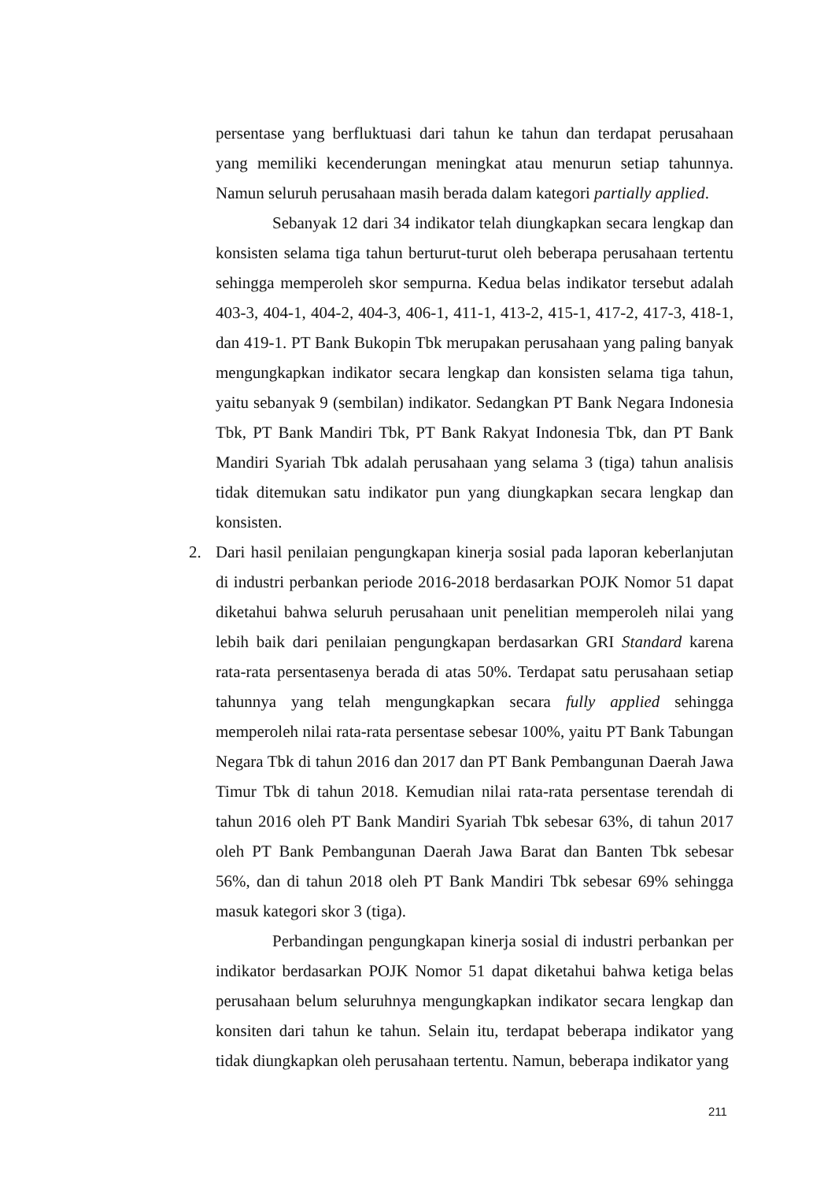persentase yang berfluktuasi dari tahun ke tahun dan terdapat perusahaan yang memiliki kecenderungan meningkat atau menurun setiap tahunnya. Namun seluruh perusahaan masih berada dalam kategori partially applied.
Sebanyak 12 dari 34 indikator telah diungkapkan secara lengkap dan konsisten selama tiga tahun berturut-turut oleh beberapa perusahaan tertentu sehingga memperoleh skor sempurna. Kedua belas indikator tersebut adalah 403-3, 404-1, 404-2, 404-3, 406-1, 411-1, 413-2, 415-1, 417-2, 417-3, 418-1, dan 419-1. PT Bank Bukopin Tbk merupakan perusahaan yang paling banyak mengungkapkan indikator secara lengkap dan konsisten selama tiga tahun, yaitu sebanyak 9 (sembilan) indikator. Sedangkan PT Bank Negara Indonesia Tbk, PT Bank Mandiri Tbk, PT Bank Rakyat Indonesia Tbk, dan PT Bank Mandiri Syariah Tbk adalah perusahaan yang selama 3 (tiga) tahun analisis tidak ditemukan satu indikator pun yang diungkapkan secara lengkap dan konsisten.
2. Dari hasil penilaian pengungkapan kinerja sosial pada laporan keberlanjutan di industri perbankan periode 2016-2018 berdasarkan POJK Nomor 51 dapat diketahui bahwa seluruh perusahaan unit penelitian memperoleh nilai yang lebih baik dari penilaian pengungkapan berdasarkan GRI Standard karena rata-rata persentasenya berada di atas 50%. Terdapat satu perusahaan setiap tahunnya yang telah mengungkapkan secara fully applied sehingga memperoleh nilai rata-rata persentase sebesar 100%, yaitu PT Bank Tabungan Negara Tbk di tahun 2016 dan 2017 dan PT Bank Pembangunan Daerah Jawa Timur Tbk di tahun 2018. Kemudian nilai rata-rata persentase terendah di tahun 2016 oleh PT Bank Mandiri Syariah Tbk sebesar 63%, di tahun 2017 oleh PT Bank Pembangunan Daerah Jawa Barat dan Banten Tbk sebesar 56%, dan di tahun 2018 oleh PT Bank Mandiri Tbk sebesar 69% sehingga masuk kategori skor 3 (tiga).
Perbandingan pengungkapan kinerja sosial di industri perbankan per indikator berdasarkan POJK Nomor 51 dapat diketahui bahwa ketiga belas perusahaan belum seluruhnya mengungkapkan indikator secara lengkap dan konsiten dari tahun ke tahun. Selain itu, terdapat beberapa indikator yang tidak diungkapkan oleh perusahaan tertentu. Namun, beberapa indikator yang
211